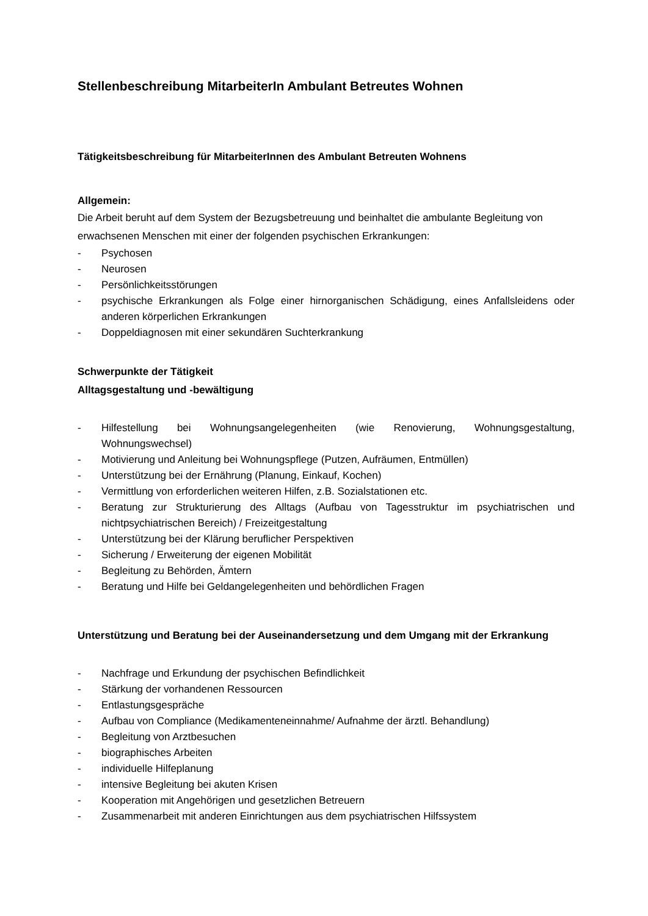Stellenbeschreibung MitarbeiterIn Ambulant Betreutes Wohnen
Tätigkeitsbeschreibung für MitarbeiterInnen des Ambulant Betreuten Wohnens
Allgemein:
Die Arbeit beruht auf dem System der Bezugsbetreuung und beinhaltet die ambulante Begleitung von erwachsenen Menschen mit einer der folgenden psychischen Erkrankungen:
- Psychosen
- Neurosen
- Persönlichkeitsstörungen
- psychische Erkrankungen als Folge einer hirnorganischen Schädigung, eines Anfallsleidens oder anderen körperlichen Erkrankungen
- Doppeldiagnosen mit einer sekundären Suchterkrankung
Schwerpunkte der Tätigkeit
Alltagsgestaltung und -bewältigung
- Hilfestellung bei Wohnungsangelegenheiten (wie Renovierung, Wohnungsgestaltung, Wohnungswechsel)
- Motivierung und Anleitung bei Wohnungspflege (Putzen, Aufräumen, Entmüllen)
- Unterstützung bei der Ernährung (Planung, Einkauf, Kochen)
- Vermittlung von erforderlichen weiteren Hilfen, z.B. Sozialstationen etc.
- Beratung zur Strukturierung des Alltags (Aufbau von Tagesstruktur im psychiatrischen und nichtpsychiatrischen Bereich) / Freizeitgestaltung
- Unterstützung bei der Klärung beruflicher Perspektiven
- Sicherung / Erweiterung der eigenen Mobilität
- Begleitung zu Behörden, Ämtern
- Beratung und Hilfe bei Geldangelegenheiten und behördlichen Fragen
Unterstützung und Beratung bei der Auseinandersetzung und dem Umgang mit der Erkrankung
- Nachfrage und Erkundung der psychischen Befindlichkeit
- Stärkung der vorhandenen Ressourcen
- Entlastungsgespräche
- Aufbau von Compliance (Medikamenteneinnahme/ Aufnahme der ärztl. Behandlung)
- Begleitung von Arztbesuchen
- biographisches Arbeiten
- individuelle Hilfeplanung
- intensive Begleitung bei akuten Krisen
- Kooperation mit Angehörigen und gesetzlichen Betreuern
- Zusammenarbeit mit anderen Einrichtungen aus dem psychiatrischen Hilfssystem